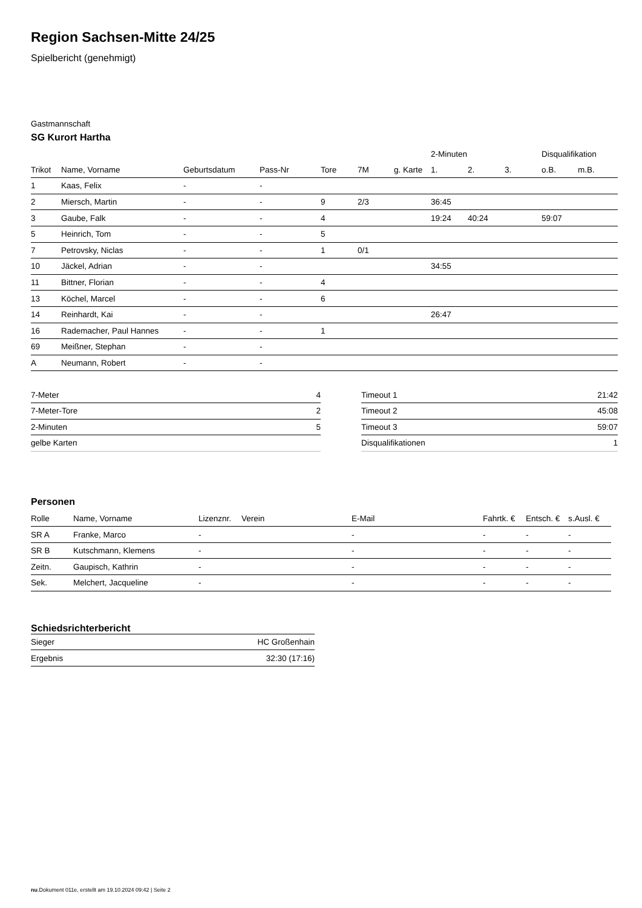Region Sachsen-Mitte 24/25
Spielbericht (genehmigt)
Gastmannschaft
SG Kurort Hartha
| | | | | | | | 2-Minuten | | | Disqualifikation | |
| --- | --- | --- | --- | --- | --- | --- | --- | --- | --- | --- | --- |
| Trikot | Name, Vorname | Geburtsdatum | Pass-Nr | Tore | 7M | g. Karte | 1. | 2. | 3. | o.B. | m.B. |
| 1 | Kaas, Felix | - | - | | | | | | | | |
| 2 | Miersch, Martin | - | - | 9 | 2/3 | | 36:45 | | | | |
| 3 | Gaube, Falk | - | - | 4 | | | 19:24 | 40:24 | | 59:07 | |
| 5 | Heinrich, Tom | - | - | 5 | | | | | | | |
| 7 | Petrovsky, Niclas | - | - | 1 | 0/1 | | | | | | |
| 10 | Jäckel, Adrian | - | - | | | | 34:55 | | | | |
| 11 | Bittner, Florian | - | - | 4 | | | | | | | |
| 13 | Köchel, Marcel | - | - | 6 | | | | | | | |
| 14 | Reinhardt, Kai | - | - | | | | 26:47 | | | | |
| 16 | Rademacher, Paul Hannes | - | - | 1 | | | | | | | |
| 69 | Meißner, Stephan | - | - | | | | | | | | |
| A | Neumann, Robert | - | - | | | | | | | | |
| 7-Meter | 4 |
| 7-Meter-Tore | 2 |
| 2-Minuten | 5 |
| gelbe Karten | |
| Timeout 1 | 21:42 |
| Timeout 2 | 45:08 |
| Timeout 3 | 59:07 |
| Disqualifikationen | 1 |
Personen
| Rolle | Name, Vorname | Lizenznr. | Verein | E-Mail | Fahrtk. € | Entsch. € | s.Ausl. € |
| --- | --- | --- | --- | --- | --- | --- | --- |
| SR A | Franke, Marco | - | | - | - | - | - |
| SR B | Kutschmann, Klemens | - | | - | - | - | - |
| Zeitn. | Gaupisch, Kathrin | - | | - | - | - | - |
| Sek. | Melchert, Jacqueline | - | | - | - | - | - |
Schiedsrichterbericht
| Sieger | HC Großenhain |
| Ergebnis | 32:30 (17:16) |
nu.Dokument 011e, erstellt am 19.10.2024 09:42 | Seite 2